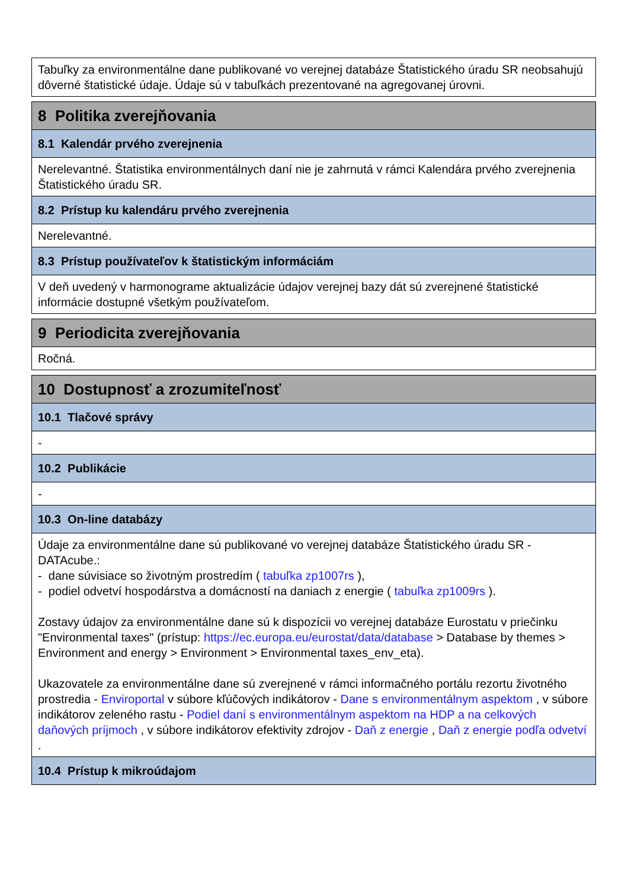Tabuľky za environmentálne dane publikované vo verejnej databáze Štatistického úradu SR neobsahujú dôverné štatistické údaje. Údaje sú v tabuľkách prezentované na agregovanej úrovni.
8 Politika zverejňovania
8.1 Kalendár prvého zverejnenia
Nerelevantné. Štatistika environmentálnych daní nie je zahrnutá v rámci Kalendára prvého zverejnenia Štatistického úradu SR.
8.2 Prístup ku kalendáru prvého zverejnenia
Nerelevantné.
8.3 Prístup používateľov k štatistickým informáciám
V deň uvedený v harmonograme aktualizácie údajov verejnej bazy dát sú zverejnené štatistické informácie dostupné všetkým používateľom.
9 Periodicita zverejňovania
Ročná.
10 Dostupnosť a zrozumiteľnosť
10.1 Tlačové správy
-
10.2 Publikácie
-
10.3 On-line databázy
Údaje za environmentálne dane sú publikované vo verejnej databáze Štatistického úradu SR - DATAcube.:
- dane súvisiace so životným prostredím ( tabuľka zp1007rs ),
- podiel odvetví hospodárstva a domácností na daniach z energie ( tabuľka zp1009rs ).
Zostavy údajov za environmentálne dane sú k dispozícii vo verejnej databáze Eurostatu v priečinku "Environmental taxes" (prístup: https://ec.europa.eu/eurostat/data/database > Database by themes > Environment and energy > Environment > Environmental taxes_env_eta).
Ukazovatele za environmentálne dane sú zverejnené v rámci informačného portálu rezortu životného prostredia - Enviroportal v súbore kľúčových indikátorov - Dane s environmentálnym aspektom , v súbore indikátorov zeleného rastu - Podiel daní s environmentálnym aspektom na HDP a na celkových daňových príjmoch , v súbore indikátorov efektivity zdrojov - Daň z energie , Daň z energie podľa odvetví .
10.4 Prístup k mikroúdajom